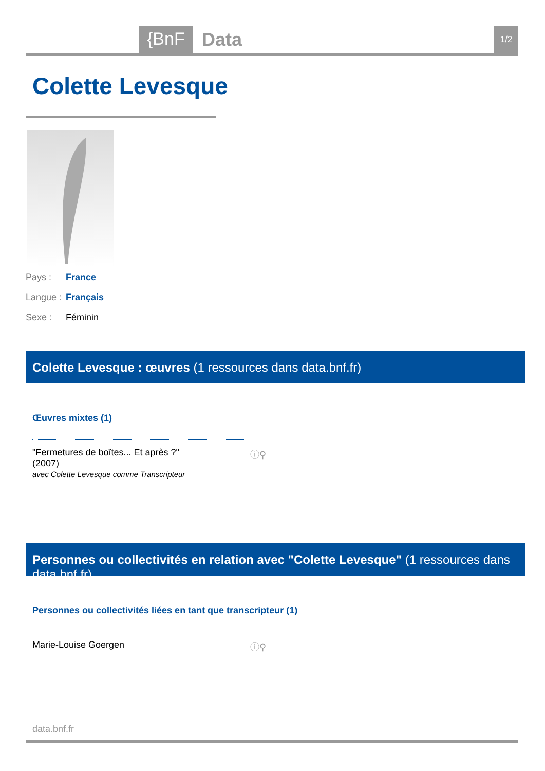{BnF Data 1/2
Colette Levesque
Pays : France
Langue : Français
Sexe : Féminin
Colette Levesque : œuvres (1 ressources dans data.bnf.fr)
Œuvres mixtes (1)
"Fermetures de boîtes... Et après ?" (2007)
avec Colette Levesque comme Transcripteur
ⓘ⚲
Personnes ou collectivités en relation avec "Colette Levesque" (1 ressources dans data.bnf.fr)
Personnes ou collectivités liées en tant que transcripteur (1)
Marie-Louise Goergen ⓘ⚲
data.bnf.fr